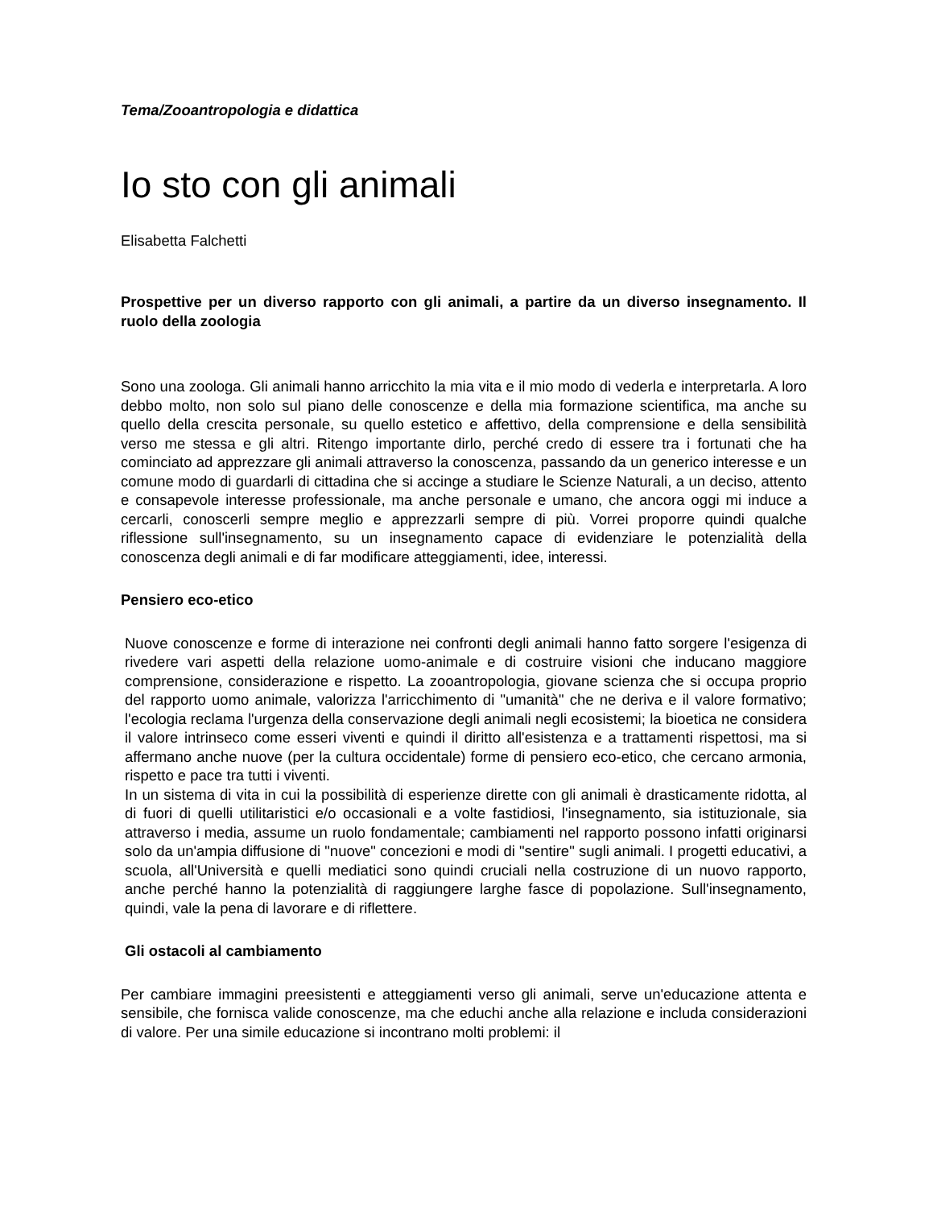Tema/Zooantropologia e didattica
Io sto con gli animali
Elisabetta Falchetti
Prospettive per un diverso rapporto con gli animali, a partire da un diverso insegnamento. Il ruolo della zoologia
Sono una zoologa. Gli animali hanno arricchito la mia vita e il mio modo di vederla e interpretarla. A loro debbo molto, non solo sul piano delle conoscenze e della mia formazione scientifica, ma anche su quello della crescita personale, su quello estetico e affettivo, della comprensione e della sensibilità verso me stessa e gli altri. Ritengo importante dirlo, perché credo di essere tra i fortunati che ha cominciato ad apprezzare gli animali attraverso la conoscenza, passando da un generico interesse e un comune modo di guardarli di cittadina che si accinge a studiare le Scienze Naturali, a un deciso, attento e consapevole interesse professionale, ma anche personale e umano, che ancora oggi mi induce a cercarli, conoscerli sempre meglio e apprezzarli sempre di più. Vorrei proporre quindi qualche riflessione sull'insegnamento, su un insegnamento capace di evidenziare le potenzialità della conoscenza degli animali e di far modificare atteggiamenti, idee, interessi.
Pensiero eco-etico
Nuove conoscenze e forme di interazione nei confronti degli animali hanno fatto sorgere l'esigenza di rivedere vari aspetti della relazione uomo-animale e di costruire visioni che inducano maggiore comprensione, considerazione e rispetto. La zooantropologia, giovane scienza che si occupa proprio del rapporto uomo animale, valorizza l'arricchimento di "umanità" che ne deriva e il valore formativo; l'ecologia reclama l'urgenza della conservazione degli animali negli ecosistemi; la bioetica ne considera il valore intrinseco come esseri viventi e quindi il diritto all'esistenza e a trattamenti rispettosi, ma si affermano anche nuove (per la cultura occidentale) forme di pensiero eco-etico, che cercano armonia, rispetto e pace tra tutti i viventi.
In un sistema di vita in cui la possibilità di esperienze dirette con gli animali è drasticamente ridotta, al di fuori di quelli utilitaristici e/o occasionali e a volte fastidiosi, l'insegnamento, sia istituzionale, sia attraverso i media, assume un ruolo fondamentale; cambiamenti nel rapporto possono infatti originarsi solo da un'ampia diffusione di "nuove" concezioni e modi di "sentire" sugli animali. I progetti educativi, a scuola, all'Università e quelli mediatici sono quindi cruciali nella costruzione di un nuovo rapporto, anche perché hanno la potenzialità di raggiungere larghe fasce di popolazione. Sull'insegnamento, quindi, vale la pena di lavorare e di riflettere.
Gli ostacoli al cambiamento
Per cambiare immagini preesistenti e atteggiamenti verso gli animali, serve un'educazione attenta e sensibile, che fornisca valide conoscenze, ma che educhi anche alla relazione e includa considerazioni di valore. Per una simile educazione si incontrano molti problemi: il